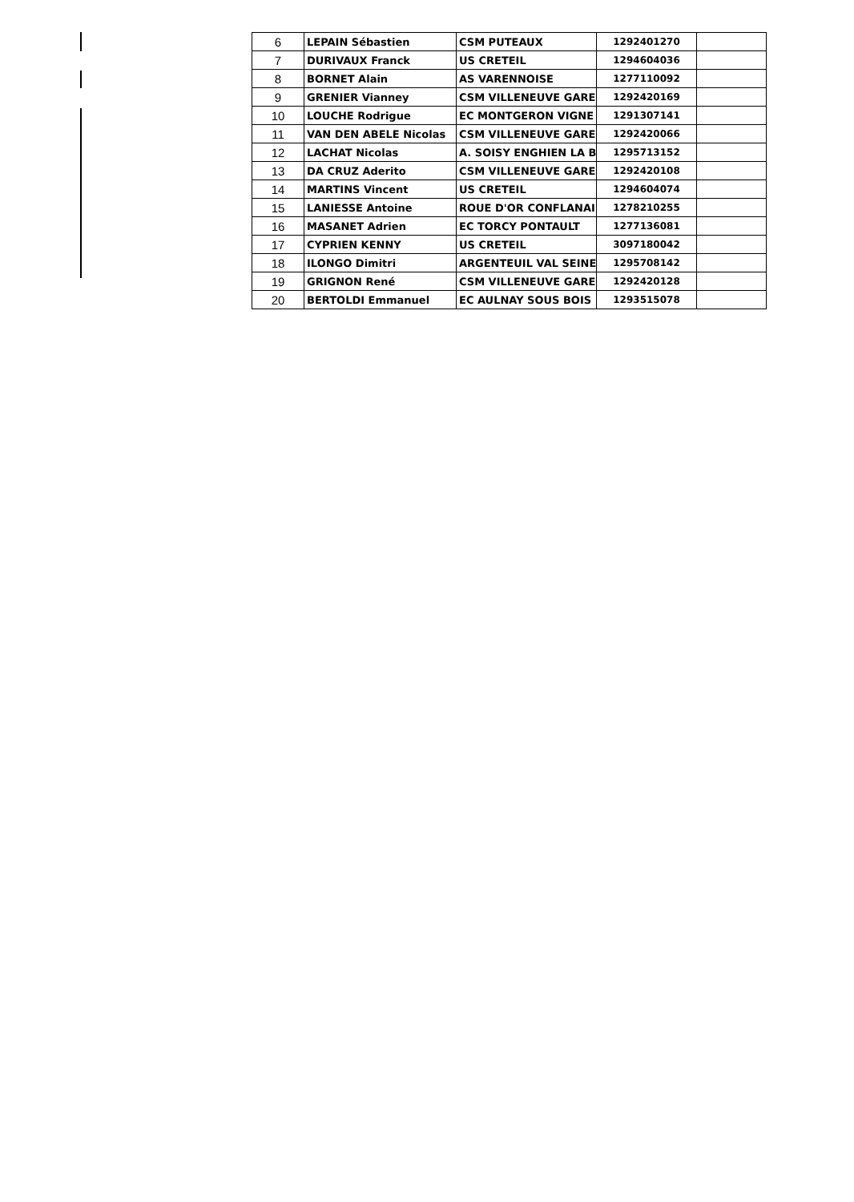| 6 | LEPAIN Sébastien | CSM PUTEAUX | 1292401270 | |
| 7 | DURIVAUX Franck | US CRETEIL | 1294604036 | |
| 8 | BORNET Alain | AS VARENNOISE | 1277110092 | |
| 9 | GRENIER Vianney | CSM VILLENEUVE GARE | 1292420169 | |
| 10 | LOUCHE Rodrigue | EC MONTGERON VIGNE | 1291307141 | |
| 11 | VAN DEN ABELE Nicolas | CSM VILLENEUVE GARE | 1292420066 | |
| 12 | LACHAT Nicolas | A. SOISY ENGHIEN LA B | 1295713152 | |
| 13 | DA CRUZ Aderito | CSM VILLENEUVE GARE | 1292420108 | |
| 14 | MARTINS Vincent | US CRETEIL | 1294604074 | |
| 15 | LANIESSE Antoine | ROUE D'OR CONFLANAI | 1278210255 | |
| 16 | MASANET Adrien | EC TORCY PONTAULT | 1277136081 | |
| 17 | CYPRIEN KENNY | US CRETEIL | 3097180042 | |
| 18 | ILONGO Dimitri | ARGENTEUIL VAL SEINE | 1295708142 | |
| 19 | GRIGNON René | CSM VILLENEUVE GARE | 1292420128 | |
| 20 | BERTOLDI Emmanuel | EC AULNAY SOUS BOIS | 1293515078 | |